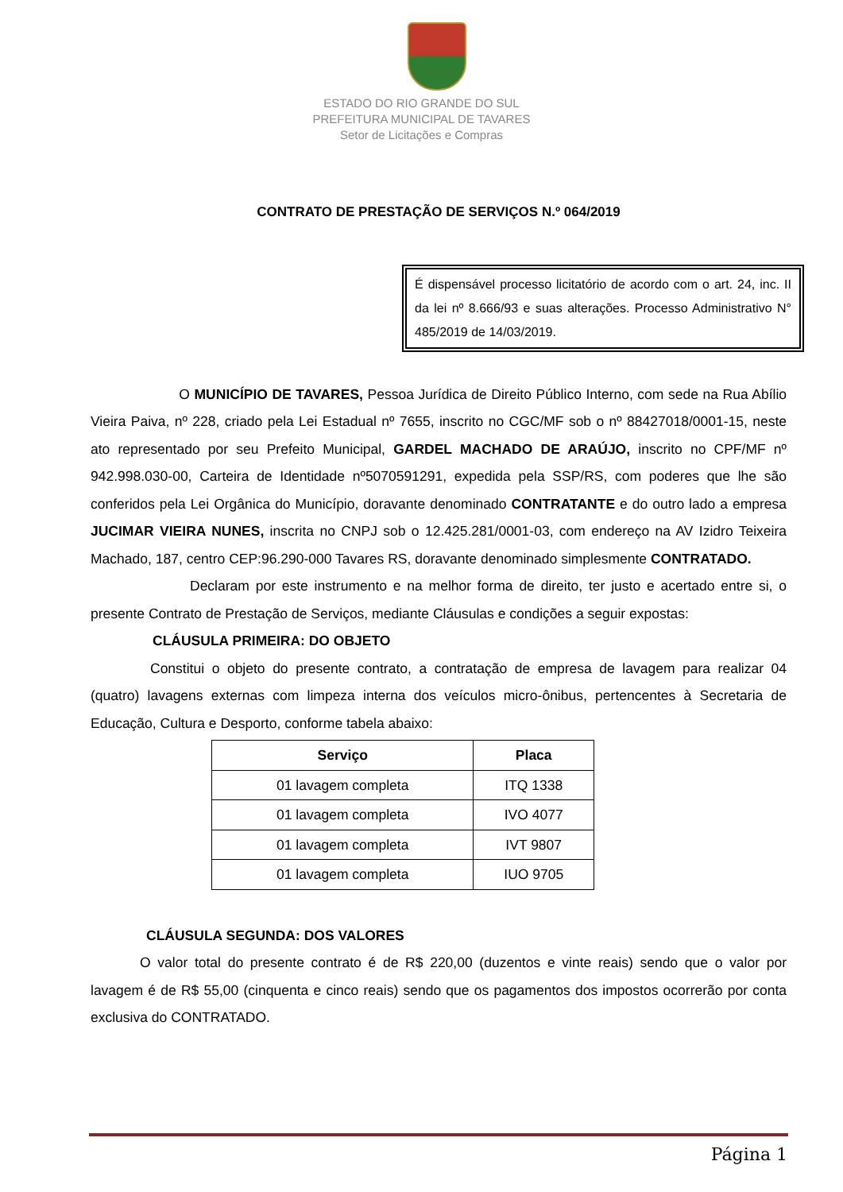ESTADO DO RIO GRANDE DO SUL
PREFEITURA MUNICIPAL DE TAVARES
Setor de Licitações e Compras
CONTRATO DE PRESTAÇÃO DE SERVIÇOS N.º 064/2019
É dispensável processo licitatório de acordo com o art. 24, inc. II da lei nº 8.666/93 e suas alterações. Processo Administrativo N° 485/2019 de 14/03/2019.
O MUNICÍPIO DE TAVARES, Pessoa Jurídica de Direito Público Interno, com sede na Rua Abílio Vieira Paiva, nº 228, criado pela Lei Estadual nº 7655, inscrito no CGC/MF sob o nº 88427018/0001-15, neste ato representado por seu Prefeito Municipal, GARDEL MACHADO DE ARAÚJO, inscrito no CPF/MF nº 942.998.030-00, Carteira de Identidade nº5070591291, expedida pela SSP/RS, com poderes que lhe são conferidos pela Lei Orgânica do Município, doravante denominado CONTRATANTE e do outro lado a empresa JUCIMAR VIEIRA NUNES, inscrita no CNPJ sob o 12.425.281/0001-03, com endereço na AV Izidro Teixeira Machado, 187, centro CEP:96.290-000 Tavares RS, doravante denominado simplesmente CONTRATADO.
Declaram por este instrumento e na melhor forma de direito, ter justo e acertado entre si, o presente Contrato de Prestação de Serviços, mediante Cláusulas e condições a seguir expostas:
CLÁUSULA PRIMEIRA: DO OBJETO
Constitui o objeto do presente contrato, a contratação de empresa de lavagem para realizar 04 (quatro) lavagens externas com limpeza interna dos veículos micro-ônibus, pertencentes à Secretaria de Educação, Cultura e Desporto, conforme tabela abaixo:
| Serviço | Placa |
| --- | --- |
| 01 lavagem completa | ITQ 1338 |
| 01 lavagem completa | IVO 4077 |
| 01 lavagem completa | IVT 9807 |
| 01 lavagem completa | IUO 9705 |
CLÁUSULA SEGUNDA: DOS VALORES
O valor total do presente contrato é de R$ 220,00 (duzentos e vinte reais) sendo que o valor por lavagem é de R$ 55,00 (cinquenta e cinco reais) sendo que os pagamentos dos impostos ocorrerão por conta exclusiva do CONTRATADO.
Página 1